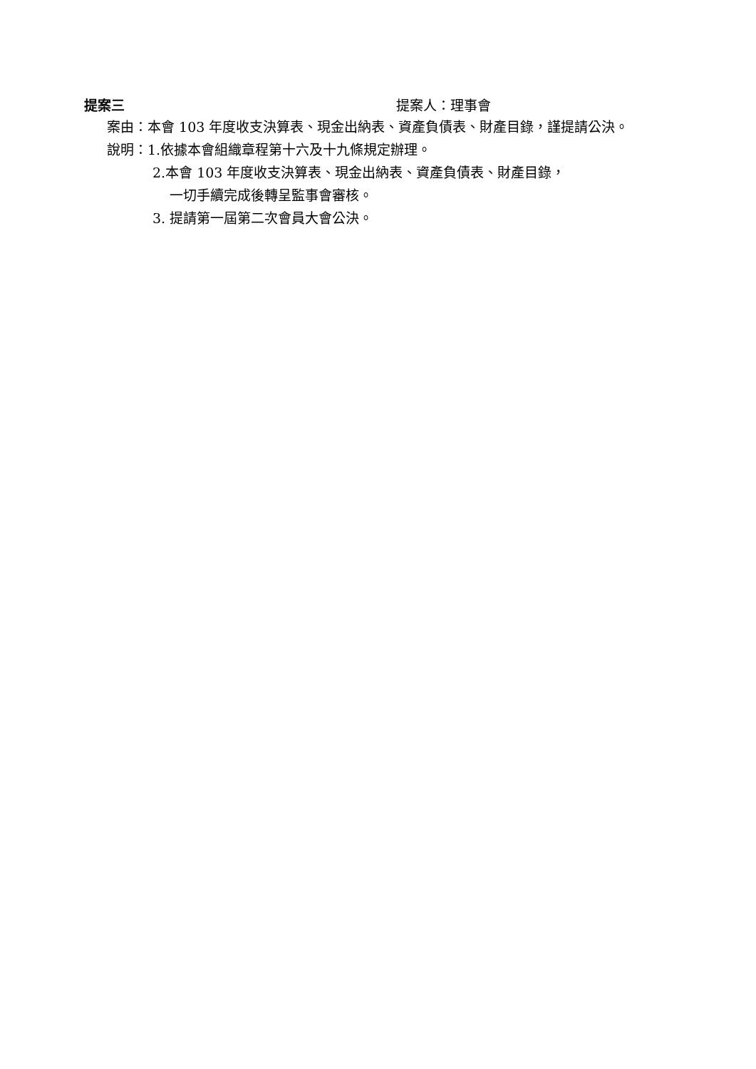提案三 提案人：理事會
案由：本會 103 年度收支決算表、現金出納表、資產負債表、財產目錄，謹提請公決。
說明：1.依據本會組織章程第十六及十九條規定辦理。
2.本會 103 年度收支決算表、現金出納表、資產負債表、財產目錄，
一切手續完成後轉呈監事會審核。
3. 提請第一屆第二次會員大會公決。